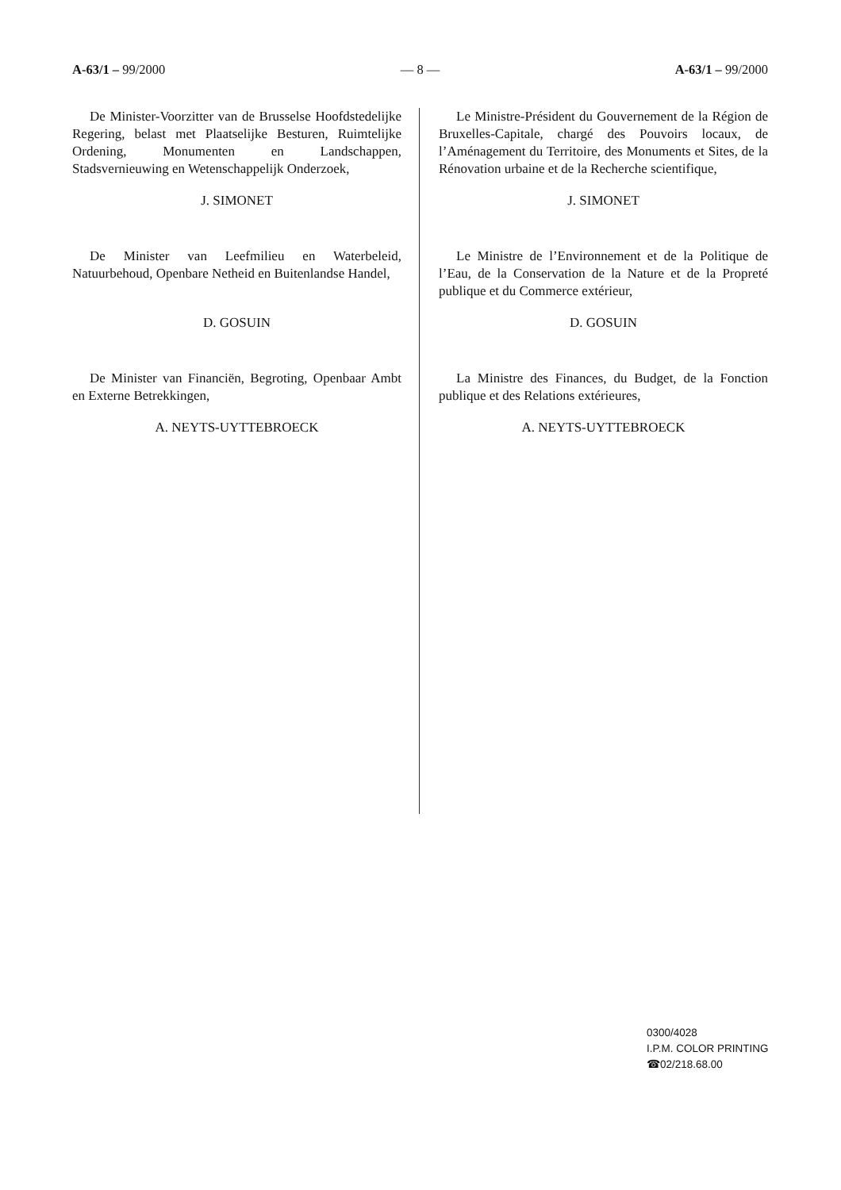A-63/1 – 99/2000 — 8 — A-63/1 – 99/2000
De Minister-Voorzitter van de Brusselse Hoofdstedelijke Regering, belast met Plaatselijke Besturen, Ruimtelijke Ordening, Monumenten en Landschappen, Stadsvernieuwing en Wetenschappelijk Onderzoek,
J. SIMONET
De Minister van Leefmilieu en Waterbeleid, Natuurbehoud, Openbare Netheid en Buitenlandse Handel,
D. GOSUIN
De Minister van Financiën, Begroting, Openbaar Ambt en Externe Betrekkingen,
A. NEYTS-UYTTEBROECK
Le Ministre-Président du Gouvernement de la Région de Bruxelles-Capitale, chargé des Pouvoirs locaux, de l’Aménagement du Territoire, des Monuments et Sites, de la Rénovation urbaine et de la Recherche scientifique,
J. SIMONET
Le Ministre de l’Environnement et de la Politique de l’Eau, de la Conservation de la Nature et de la Propreté publique et du Commerce extérieur,
D. GOSUIN
La Ministre des Finances, du Budget, de la Fonction publique et des Relations extérieures,
A. NEYTS-UYTTEBROECK
0300/4028
I.P.M. COLOR PRINTING
☎02/218.68.00